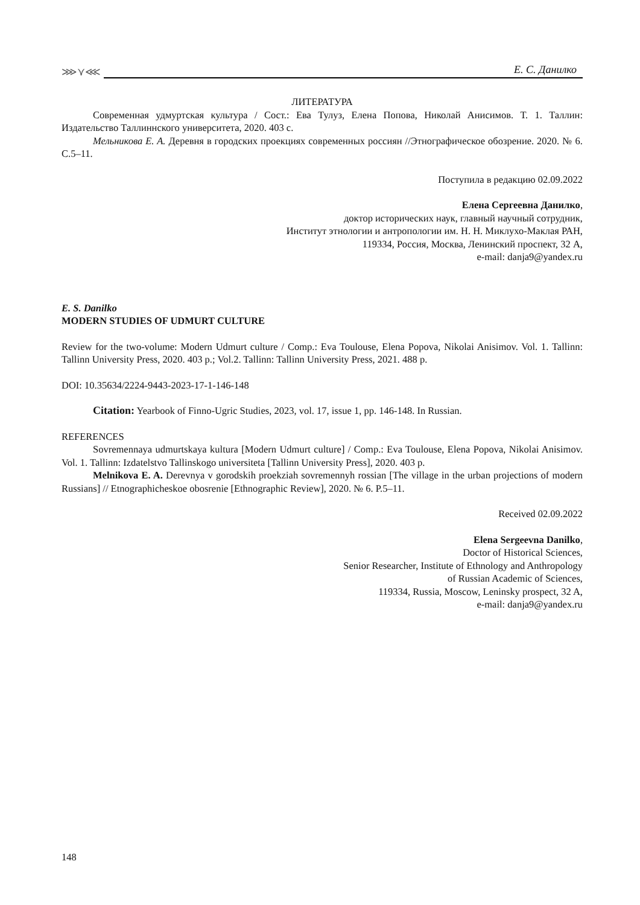⋙⋎⋘
Е. С. Данилко
ЛИТЕРАТУРА
Современная удмуртская культура / Сост.: Ева Тулуз, Елена Попова, Николай Анисимов. Т. 1. Таллин: Издательство Таллиннского университета, 2020. 403 с.
Мельникова Е. А. Деревня в городских проекциях современных россиян //Этнографическое обозрение. 2020. № 6. С.5–11.
Поступила в редакцию 02.09.2022
Елена Сергеевна Данилко,
доктор исторических наук, главный научный сотрудник,
Институт этнологии и антропологии им. Н. Н. Миклухо-Маклая РАН,
119334, Россия, Москва, Ленинский проспект, 32 А,
e-mail: danja9@yandex.ru
E. S. Danilko
MODERN STUDIES OF UDMURT CULTURE
Review for the two-volume: Modern Udmurt culture / Comp.: Eva Toulouse, Elena Popova, Nikolai Anisimov. Vol. 1. Tallinn: Tallinn University Press, 2020. 403 p.; Vol.2. Tallinn: Tallinn University Press, 2021. 488 p.
DOI: 10.35634/2224-9443-2023-17-1-146-148
Citation: Yearbook of Finno-Ugric Studies, 2023, vol. 17, issue 1, pp. 146-148. In Russian.
REFERENCES
Sovremennaya udmurtskaya kultura [Modern Udmurt culture] / Comp.: Eva Toulouse, Elena Popova, Nikolai Anisimov. Vol. 1. Tallinn: Izdatelstvo Tallinskogo universiteta [Tallinn University Press], 2020. 403 p.
Melnikova E. A. Derevnya v gorodskih proekziah sovremennyh rossian [The village in the urban projections of modern Russians] // Etnographicheskoe obosrenie [Ethnographic Review], 2020. № 6. P.5–11.
Received 02.09.2022
Elena Sergeevna Danilko,
Doctor of Historical Sciences,
Senior Researcher, Institute of Ethnology and Anthropology
of Russian Academic of Sciences,
119334, Russia, Moscow, Leninsky prospect, 32 A,
e-mail: danja9@yandex.ru
148